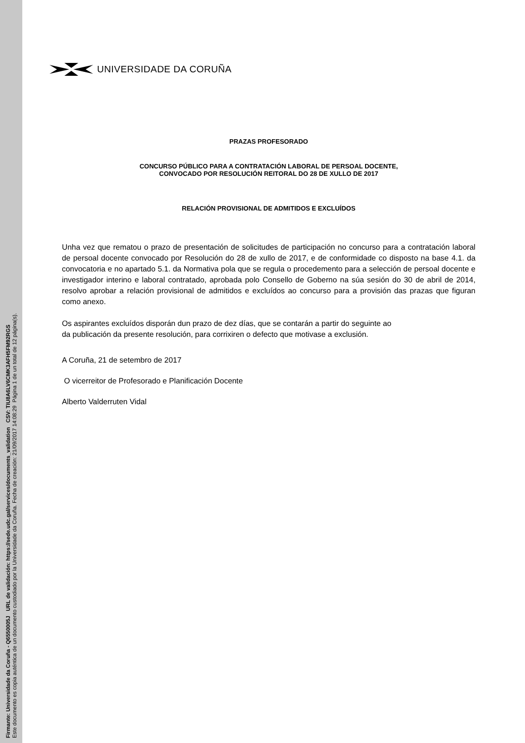Firmante: Universidade da Coruña - Q6550005J URL de validación: https://sede.udc.gal/services/documents_validation CSV: TIU8A6LV6CMK3AFH5FM92RGS
Este documento es copia auténtica de un documento custodiado por la Universidade da Coruña. Fecha de creación: 21/09/2017 14:08:29 Página 1 de un total de 12 página(s).
UNIVERSIDADE DA CORUÑA
PRAZAS PROFESORADO
CONCURSO PÚBLICO PARA A CONTRATACIÓN LABORAL DE PERSOAL DOCENTE,
CONVOCADO POR RESOLUCIÓN REITORAL DO 28 DE XULLO DE 2017
RELACIÓN PROVISIONAL DE ADMITIDOS E EXCLUÍDOS
Unha vez que rematou o prazo de presentación de solicitudes de participación no concurso para a contratación laboral de persoal docente convocado por Resolución do 28 de xullo de 2017, e de conformidade co disposto na base 4.1. da convocatoria e no apartado 5.1. da Normativa pola que se regula o procedemento para a selección de persoal docente e investigador interino e laboral contratado, aprobada polo Consello de Goberno na súa sesión do 30 de abril de 2014, resolvo aprobar a relación provisional de admitidos e excluídos ao concurso para a provisión das prazas que figuran como anexo.
Os aspirantes excluídos disporán dun prazo de dez días, que se contarán a partir do seguinte ao
da publicación da presente resolución, para corrixiren o defecto que motivase a exclusión.
A Coruña, 21 de setembro de 2017
O vicerreitor de Profesorado e Planificación Docente
Alberto Valderruten Vidal